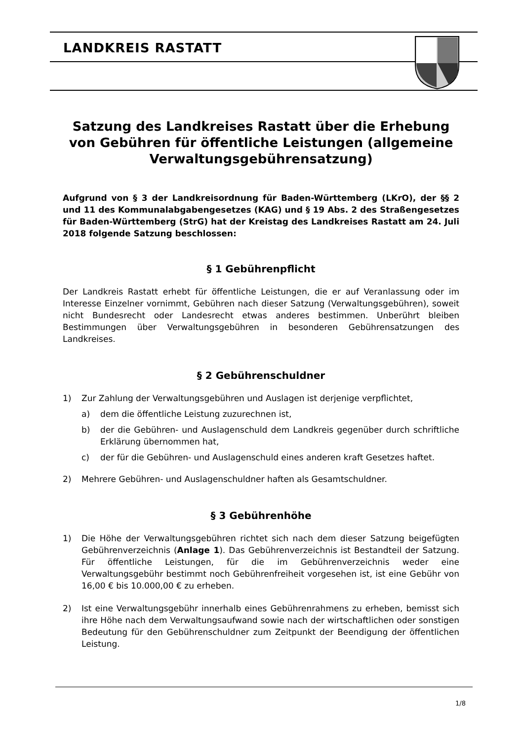LANDKREIS RASTATT
Satzung des Landkreises Rastatt über die Erhebung von Gebühren für öffentliche Leistungen (allgemeine Verwaltungsgebührensatzung)
Aufgrund von § 3 der Landkreisordnung für Baden-Württemberg (LKrO), der §§ 2 und 11 des Kommunalabgabengesetzes (KAG) und § 19 Abs. 2 des Straßengesetzes für Baden-Württemberg (StrG) hat der Kreistag des Landkreises Rastatt am 24. Juli 2018 folgende Satzung beschlossen:
§ 1 Gebührenpflicht
Der Landkreis Rastatt erhebt für öffentliche Leistungen, die er auf Veranlassung oder im Interesse Einzelner vornimmt, Gebühren nach dieser Satzung (Verwaltungsgebühren), soweit nicht Bundesrecht oder Landesrecht etwas anderes bestimmen. Unberührt bleiben Bestimmungen über Verwaltungsgebühren in besonderen Gebührensatzungen des Landkreises.
§ 2 Gebührenschuldner
1) Zur Zahlung der Verwaltungsgebühren und Auslagen ist derjenige verpflichtet,
a) dem die öffentliche Leistung zuzurechnen ist,
b) der die Gebühren- und Auslagenschuld dem Landkreis gegenüber durch schriftliche Erklärung übernommen hat,
c) der für die Gebühren- und Auslagenschuld eines anderen kraft Gesetzes haftet.
2) Mehrere Gebühren- und Auslagenschuldner haften als Gesamtschuldner.
§ 3 Gebührenhöhe
1) Die Höhe der Verwaltungsgebühren richtet sich nach dem dieser Satzung beigefügten Gebührenverzeichnis (Anlage 1). Das Gebührenverzeichnis ist Bestandteil der Satzung. Für öffentliche Leistungen, für die im Gebührenverzeichnis weder eine Verwaltungsgebühr bestimmt noch Gebührenfreiheit vorgesehen ist, ist eine Gebühr von 16,00 € bis 10.000,00 € zu erheben.
2) Ist eine Verwaltungsgebühr innerhalb eines Gebührenrahmens zu erheben, bemisst sich ihre Höhe nach dem Verwaltungsaufwand sowie nach der wirtschaftlichen oder sonstigen Bedeutung für den Gebührenschuldner zum Zeitpunkt der Beendigung der öffentlichen Leistung.
1/8